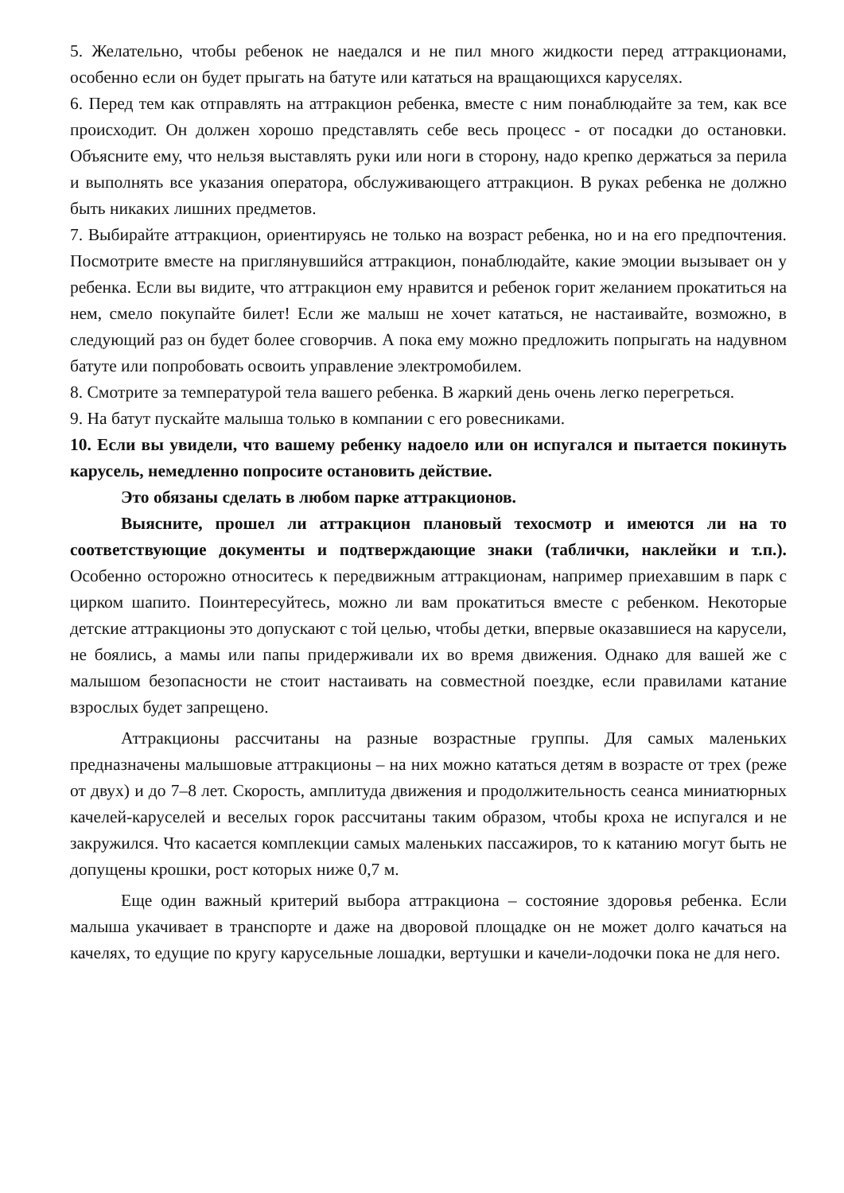5. Желательно, чтобы ребенок не наедался и не пил много жидкости перед аттракционами, особенно если он будет прыгать на батуте или кататься на вращающихся каруселях.
6. Перед тем как отправлять на аттракцион ребенка, вместе с ним понаблюдайте за тем, как все происходит. Он должен хорошо представлять себе весь процесс - от посадки до остановки. Объясните ему, что нельзя выставлять руки или ноги в сторону, надо крепко держаться за перила и выполнять все указания оператора, обслуживающего аттракцион. В руках ребенка не должно быть никаких лишних предметов.
7. Выбирайте аттракцион, ориентируясь не только на возраст ребенка, но и на его предпочтения. Посмотрите вместе на приглянувшийся аттракцион, понаблюдайте, какие эмоции вызывает он у ребенка. Если вы видите, что аттракцион ему нравится и ребенок горит желанием прокатиться на нем, смело покупайте билет! Если же малыш не хочет кататься, не настаивайте, возможно, в следующий раз он будет более сговорчив. А пока ему можно предложить попрыгать на надувном батуте или попробовать освоить управление электромобилем.
8. Смотрите за температурой тела вашего ребенка. В жаркий день очень легко перегреться.
9. На батут пускайте малыша только в компании с его ровесниками.
10. Если вы увидели, что вашему ребенку надоело или он испугался и пытается покинуть карусель, немедленно попросите остановить действие.
Это обязаны сделать в любом парке аттракционов.
Выясните, прошел ли аттракцион плановый техосмотр и имеются ли на то соответствующие документы и подтверждающие знаки (таблички, наклейки и т.п.). Особенно осторожно относитесь к передвижным аттракционам, например приехавшим в парк с цирком шапито. Поинтересуйтесь, можно ли вам прокатиться вместе с ребенком. Некоторые детские аттракционы это допускают с той целью, чтобы детки, впервые оказавшиеся на карусели, не боялись, а мамы или папы придерживали их во время движения. Однако для вашей же с малышом безопасности не стоит настаивать на совместной поездке, если правилами катание взрослых будет запрещено.
Аттракционы рассчитаны на разные возрастные группы. Для самых маленьких предназначены малышовые аттракционы – на них можно кататься детям в возрасте от трех (реже от двух) и до 7–8 лет. Скорость, амплитуда движения и продолжительность сеанса миниатюрных качелей-каруселей и веселых горок рассчитаны таким образом, чтобы кроха не испугался и не закружился. Что касается комплекции самых маленьких пассажиров, то к катанию могут быть не допущены крошки, рост которых ниже 0,7 м.
Еще один важный критерий выбора аттракциона – состояние здоровья ребенка. Если малыша укачивает в транспорте и даже на дворовой площадке он не может долго качаться на качелях, то едущие по кругу карусельные лошадки, вертушки и качели-лодочки пока не для него.